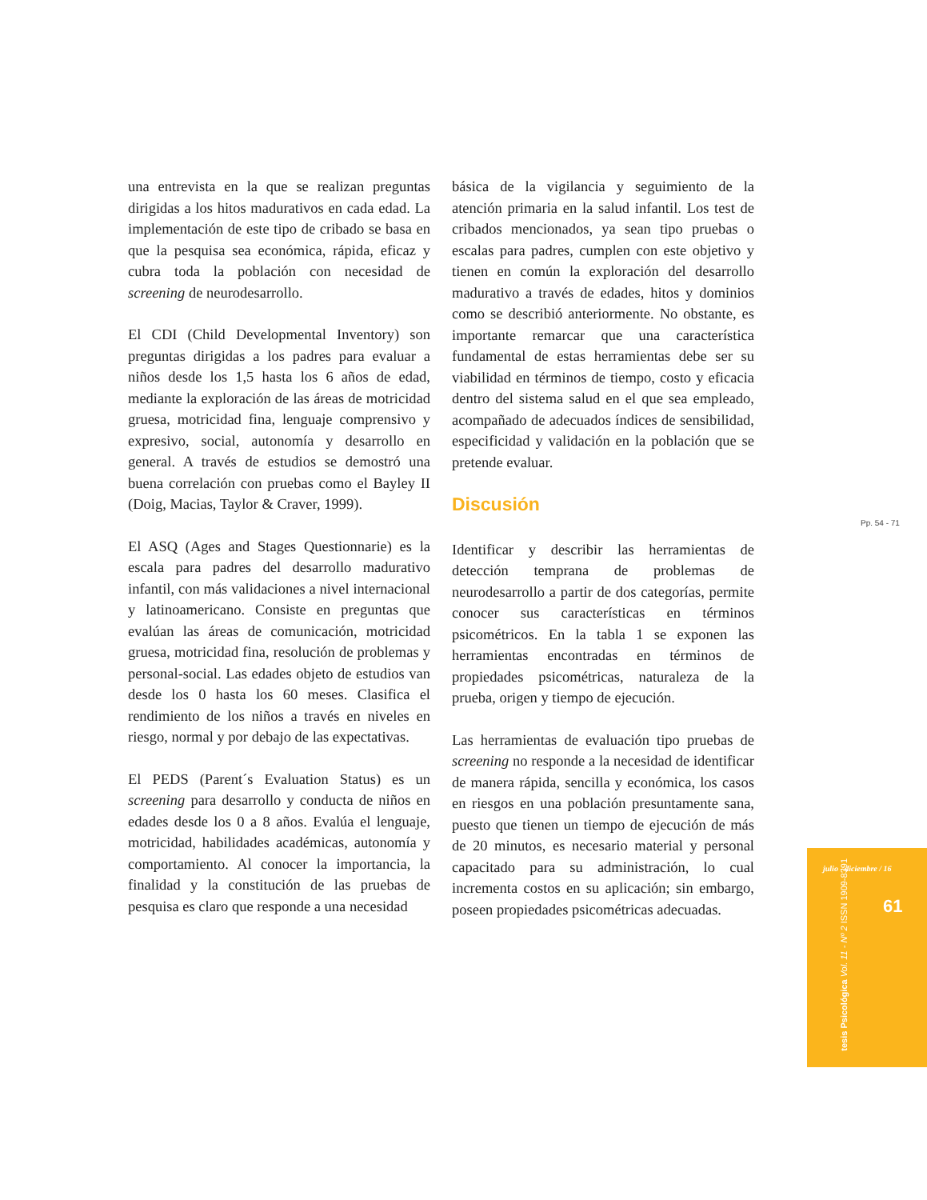una entrevista en la que se realizan preguntas dirigidas a los hitos madurativos en cada edad. La implementación de este tipo de cribado se basa en que la pesquisa sea económica, rápida, eficaz y cubra toda la población con necesidad de screening de neurodesarrollo.
El CDI (Child Developmental Inventory) son preguntas dirigidas a los padres para evaluar a niños desde los 1,5 hasta los 6 años de edad, mediante la exploración de las áreas de motricidad gruesa, motricidad fina, lenguaje comprensivo y expresivo, social, autonomía y desarrollo en general. A través de estudios se demostró una buena correlación con pruebas como el Bayley II (Doig, Macias, Taylor & Craver, 1999).
El ASQ (Ages and Stages Questionnarie) es la escala para padres del desarrollo madurativo infantil, con más validaciones a nivel internacional y latinoamericano. Consiste en preguntas que evalúan las áreas de comunicación, motricidad gruesa, motricidad fina, resolución de problemas y personal-social. Las edades objeto de estudios van desde los 0 hasta los 60 meses. Clasifica el rendimiento de los niños a través en niveles en riesgo, normal y por debajo de las expectativas.
El PEDS (Parent´s Evaluation Status) es un screening para desarrollo y conducta de niños en edades desde los 0 a 8 años. Evalúa el lenguaje, motricidad, habilidades académicas, autonomía y comportamiento. Al conocer la importancia, la finalidad y la constitución de las pruebas de pesquisa es claro que responde a una necesidad
básica de la vigilancia y seguimiento de la atención primaria en la salud infantil. Los test de cribados mencionados, ya sean tipo pruebas o escalas para padres, cumplen con este objetivo y tienen en común la exploración del desarrollo madurativo a través de edades, hitos y dominios como se describió anteriormente. No obstante, es importante remarcar que una característica fundamental de estas herramientas debe ser su viabilidad en términos de tiempo, costo y eficacia dentro del sistema salud en el que sea empleado, acompañado de adecuados índices de sensibilidad, especificidad y validación en la población que se pretende evaluar.
Discusión
Identificar y describir las herramientas de detección temprana de problemas de neurodesarrollo a partir de dos categorías, permite conocer sus características en términos psicométricos. En la tabla 1 se exponen las herramientas encontradas en términos de propiedades psicométricas, naturaleza de la prueba, origen y tiempo de ejecución.
Las herramientas de evaluación tipo pruebas de screening no responde a la necesidad de identificar de manera rápida, sencilla y económica, los casos en riesgos en una población presuntamente sana, puesto que tienen un tiempo de ejecución de más de 20 minutos, es necesario material y personal capacitado para su administración, lo cual incrementa costos en su aplicación; sin embargo, poseen propiedades psicométricas adecuadas.
Pp. 54 - 71
julio - diciembre / 16
61
tesis Psicológica Vol. 11 - Nº 2 ISSN 1909-8391